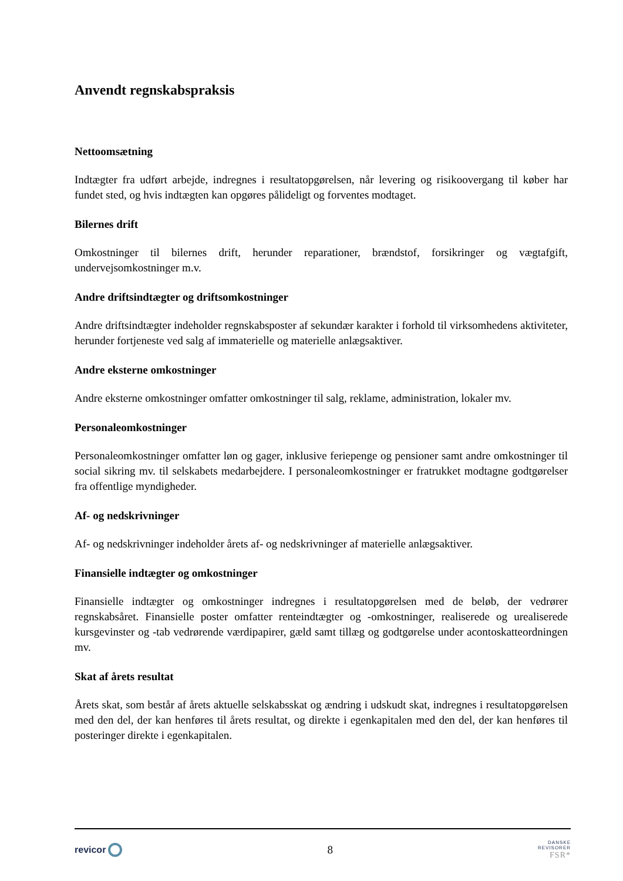Anvendt regnskabspraksis
Nettoomsætning
Indtægter fra udført arbejde, indregnes i resultatopgørelsen, når levering og risikoovergang til køber har fundet sted, og hvis indtægten kan opgøres pålideligt og forventes modtaget.
Bilernes drift
Omkostninger til bilernes drift, herunder reparationer, brændstof, forsikringer og vægtafgift, undervejsomkostninger m.v.
Andre driftsindtægter og driftsomkostninger
Andre driftsindtægter indeholder regnskabsposter af sekundær karakter i forhold til virksomhedens aktiviteter, herunder fortjeneste ved salg af immaterielle og materielle anlægsaktiver.
Andre eksterne omkostninger
Andre eksterne omkostninger omfatter omkostninger til salg, reklame, administration, lokaler mv.
Personaleomkostninger
Personaleomkostninger omfatter løn og gager, inklusive feriepenge og pensioner samt andre omkostninger til social sikring mv. til selskabets medarbejdere. I personaleomkostninger er fratrukket modtagne godtgørelser fra offentlige myndigheder.
Af- og nedskrivninger
Af- og nedskrivninger indeholder årets af- og nedskrivninger af materielle anlægsaktiver.
Finansielle indtægter og omkostninger
Finansielle indtægter og omkostninger indregnes i resultatopgørelsen med de beløb, der vedrører regnskabsåret. Finansielle poster omfatter renteindtægter og -omkostninger, realiserede og urealiserede kursgevinster og -tab vedrørende værdipapirer, gæld samt tillæg og godtgørelse under acontoskatteordningen mv.
Skat af årets resultat
Årets skat, som består af årets aktuelle selskabsskat og ændring i udskudt skat, indregnes i resultatopgørelsen med den del, der kan henføres til årets resultat, og direkte i egenkapitalen med den del, der kan henføres til posteringer direkte i egenkapitalen.
revicor
8
DANSKE
REVISORER
FSR*